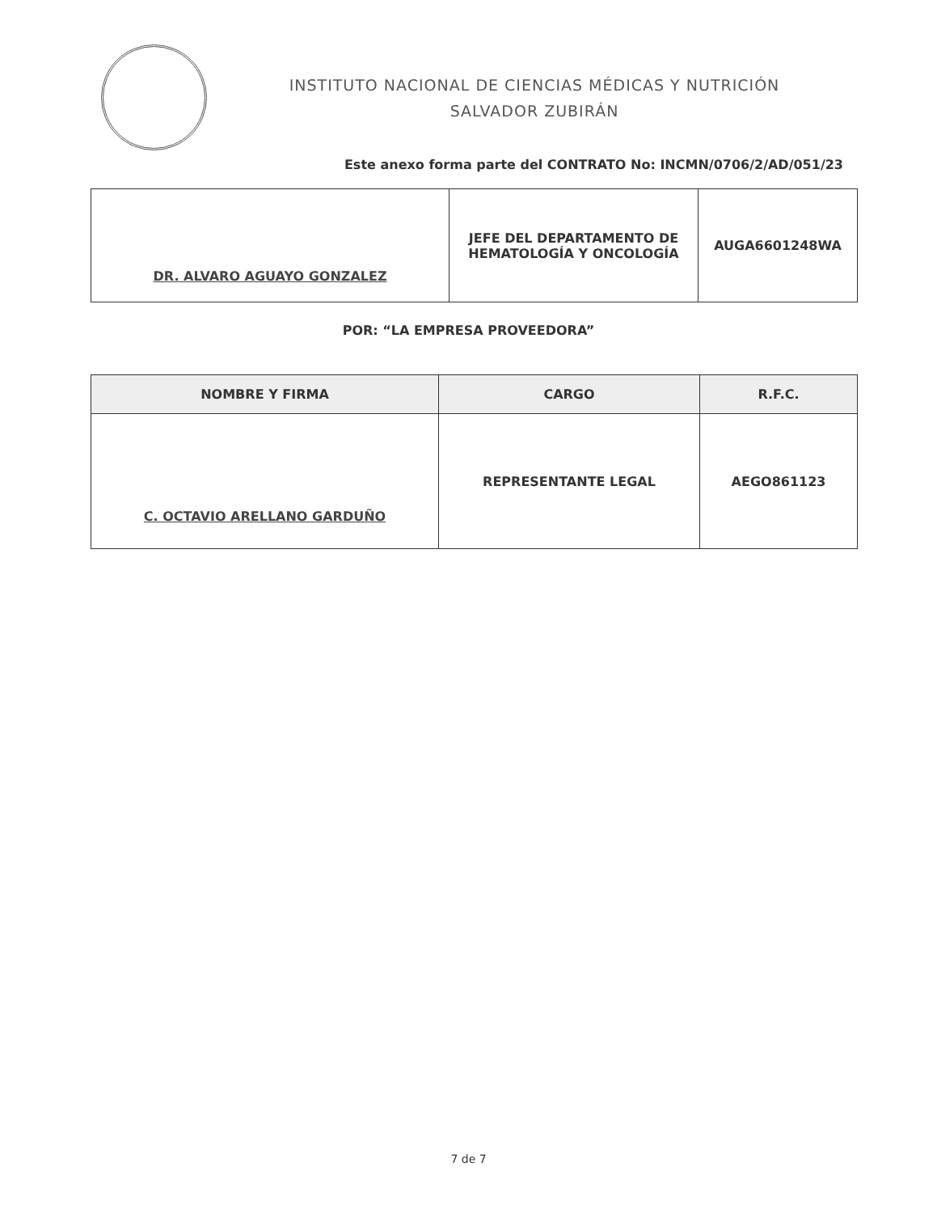INSTITUTO NACIONAL DE CIENCIAS MÉDICAS Y NUTRICIÓN
SALVADOR ZUBIRÁN
Este anexo forma parte del CONTRATO No: INCMN/0706/2/AD/051/23
| DR. ALVARO AGUAYO GONZALEZ | JEFE DEL DEPARTAMENTO DE HEMATOLOGÍA Y ONCOLOGÍA | AUGA6601248WA |
POR: “LA EMPRESA PROVEEDORA”
| NOMBRE Y FIRMA | CARGO | R.F.C. |
| --- | --- | --- |
| C. OCTAVIO ARELLANO GARDUÑO | REPRESENTANTE LEGAL | AEGO861123 |
7 de 7